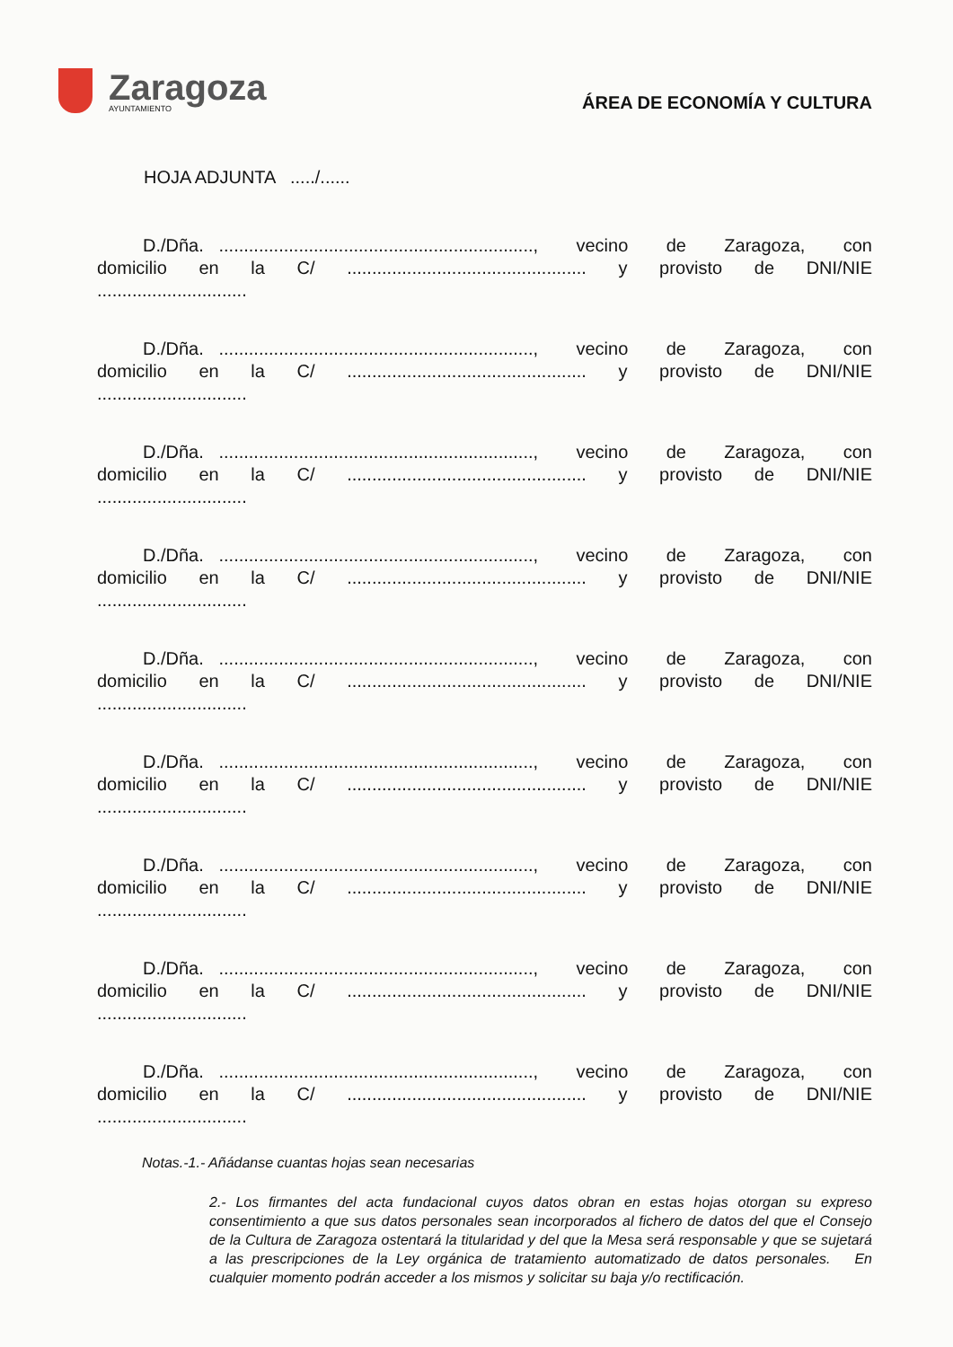Zaragoza
AYUNTAMIENTO
ÁREA DE ECONOMÍA Y CULTURA
HOJA ADJUNTA ...../......
D./Dña. ..............................................................., vecino de Zaragoza, con
domicilio en la C/................................................ y provisto de DNI/NIE
..............................
D./Dña. ..............................................................., vecino de Zaragoza, con
domicilio en la C/................................................ y provisto de DNI/NIE
..............................
D./Dña. ..............................................................., vecino de Zaragoza, con
domicilio en la C/................................................ y provisto de DNI/NIE
..............................
D./Dña. ..............................................................., vecino de Zaragoza, con
domicilio en la C/................................................ y provisto de DNI/NIE
..............................
D./Dña. ..............................................................., vecino de Zaragoza, con
domicilio en la C/................................................ y provisto de DNI/NIE
..............................
D./Dña. ..............................................................., vecino de Zaragoza, con
domicilio en la C/................................................ y provisto de DNI/NIE
..............................
D./Dña. ..............................................................., vecino de Zaragoza, con
domicilio en la C/................................................ y provisto de DNI/NIE
..............................
D./Dña. ..............................................................., vecino de Zaragoza, con
domicilio en la C/................................................ y provisto de DNI/NIE
..............................
D./Dña. ..............................................................., vecino de Zaragoza, con
domicilio en la C/................................................ y provisto de DNI/NIE
..............................
Notas.-1.- Añádanse cuantas hojas sean necesarias
2.- Los firmantes del acta fundacional cuyos datos obran en estas hojas otorgan su expreso consentimiento a que sus datos personales sean incorporados al fichero de datos del que el Consejo de la Cultura de Zaragoza ostentará la titularidad y del que la Mesa será responsable y que se sujetará a las prescripciones de la Ley orgánica de tratamiento automatizado de datos personales. En cualquier momento podrán acceder a los mismos y solicitar su baja y/o rectificación.